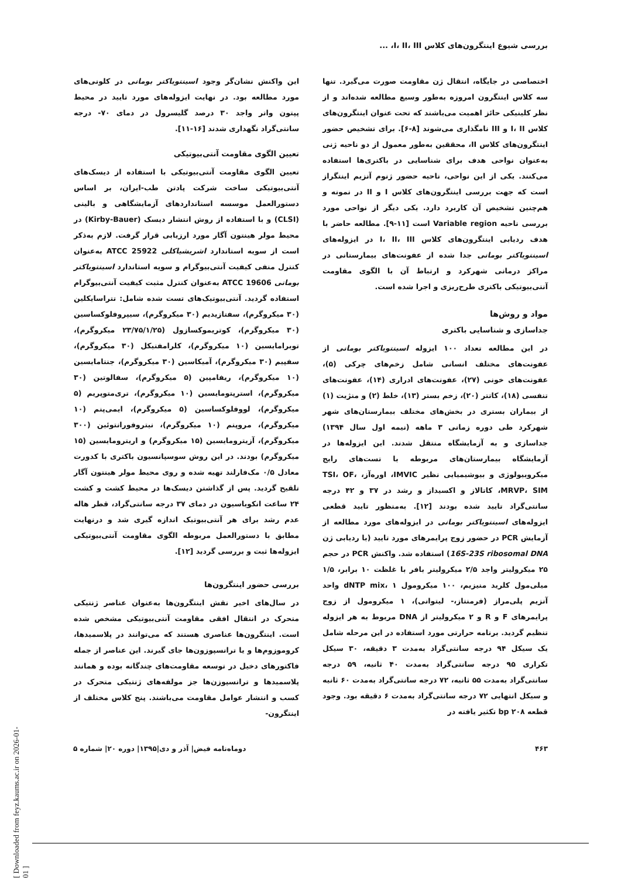بررسی شیوع اینتگرون‌های کلاس I، II، III، ...
اختصاصی در جایگاه، انتقال ژن مقاومت صورت می‌گیرد. تنها سه کلاس اینتگرون امروزه به‌طور وسیع مطالعه شده‌اند و از نظر کلینیکی حائز اهمیت می‌باشند که تحت عنوان اینتگرون‌های کلاس I، II و III نامگذاری می‌شوند [۸-۶]. برای تشخیص حضور اینتگرون‌های کلاس II، محققین به‌طور معمول از دو ناحیه ژنی به‌عنوان نواحی هدف برای شناسایی در باکتری‌ها استفاده می‌کنند. یکی از این نواحی، ناحیه حضور ژنوم آنزیم اینتگراز است که جهت بررسی اینتگرون‌های کلاس I و II در نمونه و هم‌چنین تشخیص آن کاربرد دارد. یکی دیگر از نواحی مورد بررسی ناحیه Variable region است [۱۱-۹]. مطالعه حاضر با هدف ردیابی اینتگرون‌های کلاس I، II، III در ایزوله‌های اسینتوباکتر بومانی جدا شده از عفونت‌های بیمارستانی در مراکز درمانی شهرکرد و ارتباط آن با الگوی مقاومت آنتی‌بیوتیکی باکتری طرح‌ریزی و اجرا شده است.
مواد و روش‌ها
جداسازی و شناسایی باکتری
در این مطالعه تعداد ۱۰۰ ایزوله اسینتوباکتر بومانی از عفونت‌های مختلف انسانی شامل زخم‌های چرکی (۵)، عفونت‌های خونی (۲۷)، عفونت‌های ادراری (۱۴)، عفونت‌های تنفسی (۱۸)، کاتتر (۲۰)، زخم بستر (۱۳)، خلط (۲) و منژیت (۱) از بیماران بستری در بخش‌های مختلف بیمارستان‌های شهر شهرکرد طی دوره زمانی ۳ ماهه (نیمه اول سال ۱۳۹۴) جداسازی و به آزمایشگاه منتقل شدند. این ایزوله‌ها در آزمایشگاه بیمارستان‌های مربوطه با تست‌های رایج میکروبیولوژی و بیوشیمیایی نظیر IMVIC، اوره‌آز، TSI، OF، MRVP، SIM، کاتالاز و اکسیداز و رشد در ۳۷ و ۴۲ درجه سانتی‌گراد تایید شده بودند [۱۲]. به‌منظور تایید قطعی ایزوله‌های اسینتوباکتر بومانی در ایزوله‌های مورد مطالعه از آزمایش PCR در حضور زوج پرایمرهای مورد تایید (با ردیابی ژن 16S-23S ribosomal DNA) استفاده شد. واکنش PCR در حجم ۲۵ میکرولیتر واجد ۲/۵ میکرولیتر بافر با غلظت ۱۰ برابر، ۱/۵ میلی‌مول کلرید منیزیم، ۱۰۰ میکرومول dNTP mix، ۱ واحد آنزیم پلی‌مراز (فرمنتاز،- لیتوانی)، ۱ میکرومول از زوج پرایمرهای F و R و ۲ میکرولیتر از DNA مربوط به هر ایزوله تنظیم گردید. برنامه حرارتی مورد استفاده در این مرحله شامل یک سیکل ۹۴ درجه سانتی‌گراد به‌مدت ۳ دقیقه، ۳۰ سیکل تکراری ۹۵ درجه سانتی‌گراد به‌مدت ۴۰ ثانیه، ۵۹ درجه سانتی‌گراد به‌مدت ۵۵ ثانیه، ۷۲ درجه سانتی‌گراد به‌مدت ۶۰ ثانیه و سیکل انتهایی ۷۲ درجه سانتی‌گراد به‌مدت ۶ دقیقه بود. وجود قطعه ۲۰۸ bp تکثیر یافته در
این واکنش نشان‌گر وجود اسینتوباکتر بومانی در کلونی‌های مورد مطالعه بود. در نهایت ایزوله‌های مورد تایید در محیط پپتون واتر واجد ۳۰ درصد گلیسرول در دمای ۷۰- درجه سانتی‌گراد نگهداری شدند [۱۶-۱۱].
تعیین الگوی مقاومت آنتی‌بیوتیکی
تعیین الگوی مقاومت آنتی‌بیوتیکی با استفاده از دیسک‌های آنتی‌بیوتیکی ساخت شرکت پادتن طب-ایران، بر اساس دستورالعمل موسسه استانداردهای آزمایشگاهی و بالینی (CLSI) و با استفاده از روش انتشار دیسک (Kirby-Bauer) در محیط مولر هینتون آگار مورد ارزیابی قرار گرفت. لازم به‌ذکر است از سویه استاندارد اشریشیاکلی ATCC 25922 به‌عنوان کنترل منفی کیفیت آنتی‌بیوگرام و سویه استاندارد اسینتوباکتر بومانی ATCC 19606 به‌عنوان کنترل مثبت کیفیت آنتی‌بیوگرام استفاده گردید. آنتی‌بیوتیک‌های تست شده شامل: تتراسایکلین (۳۰ میکروگرم)، سفتازیدیم (۳۰ میکروگرم)، سیپروفلوکساسین (۳۰ میکروگرم)، کوتریموکسازول (۲۳/۷۵/۱/۲۵ میکروگرم)، توبرامایسین (۱۰ میکروگرم)، کلرامفنیکل (۳۰ میکروگرم)، سفپیم (۳۰ میکروگرم)، آمیکاسین (۳۰ میکروگرم)، جنتامایسین (۱۰ میکروگرم)، ریفامپین (۵ میکروگرم)، سفالوتین (۳۰ میکروگرم)، استرپتومایسین (۱۰ میکروگرم)، تری‌متوپریم (۵ میکروگرم)، لووفلوکساسین (۵ میکروگرم)، ایمی‌پنم (۱۰ میکروگرم)، مروپنم (۱۰ میکروگرم)، نیتروفورانتوئین (۳۰۰ میکروگرم)، آزیترومایسین (۱۵ میکروگرم) و اریترومایسین (۱۵ میکروگرم) بودند. در این روش سوسپانسیون باکتری با کدورت معادل ۰/۵ مک‌فارلند تهیه شده و روی محیط مولر هینتون آگار تلقیح گردید. پس از گذاشتن دیسک‌ها در محیط کشت و کشت ۲۴ ساعت انکوباسیون در دمای ۳۷ درجه سانتی‌گراد، قطر هاله عدم رشد برای هر آنتی‌بیوتیک اندازه گیری شد و درنهایت مطابق با دستورالعمل مربوطه الگوی مقاومت آنتی‌بیوتیکی ایزوله‌ها ثبت و بررسی گردید [۱۲].
بررسی حضور اینتگرون‌ها
در سال‌های اخیر نقش اینتگرون‌ها به‌عنوان عناصر ژنتیکی متحرک در انتقال افقی مقاومت آنتی‌بیوتیکی مشخص شده است. اینتگرون‌ها عناصری هستند که می‌توانند در پلاسمیدها، کروموزوم‌ها و یا ترانسپوزون‌ها جای گیرند. این عناصر از جمله فاکتورهای دخیل در توسعه مقاومت‌های چندگانه بوده و همانند پلاسمیدها و ترانسپوزن‌ها جز مولفه‌های ژنتیکی متحرک در کسب و انتشار عوامل مقاومت می‌باشند. پنج کلاس مختلف از اینتگرون-
۴۶۳ دوماه‌نامه فیض| آذر و دی|۱۳۹۵| دوره ۲۰| شماره ۵
[ Downloaded from feyz.kaums.ac.ir on 2026-01-01 ]